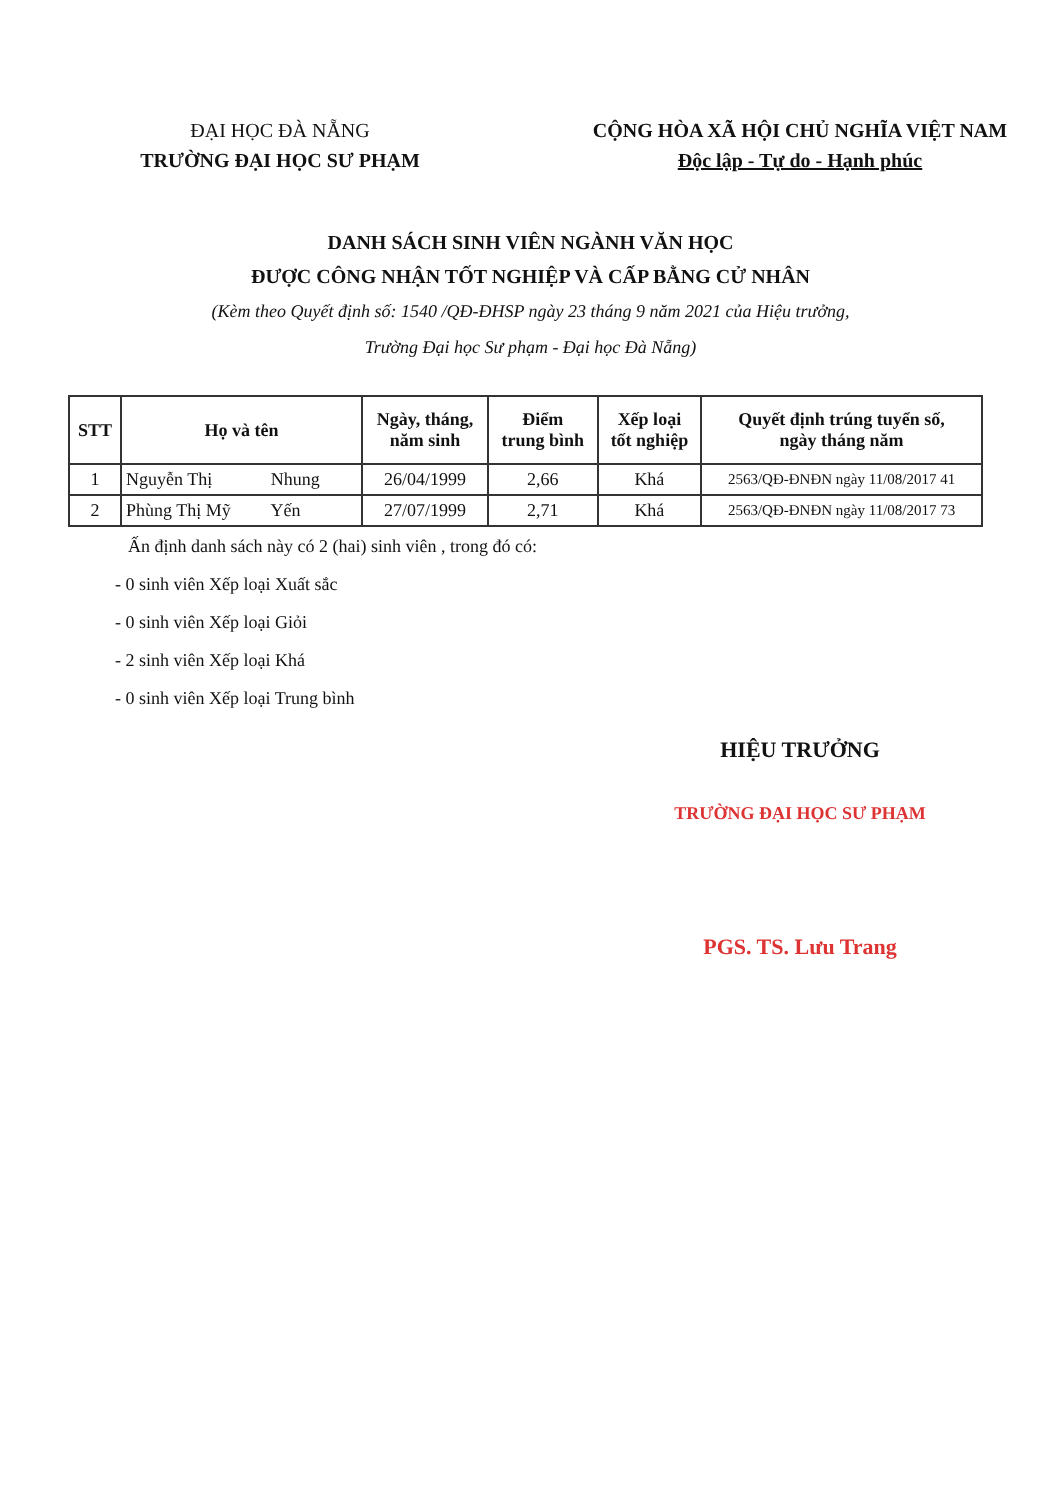ĐẠI HỌC ĐÀ NẴNG
TRƯỜNG ĐẠI HỌC SƯ PHẠM
CỘNG HÒA XÃ HỘI CHỦ NGHĨA VIỆT NAM
Độc lập - Tự do - Hạnh phúc
DANH SÁCH SINH VIÊN NGÀNH VĂN HỌC
ĐƯỢC CÔNG NHẬN TỐT NGHIỆP VÀ CẤP BẰNG CỬ NHÂN
(Kèm theo Quyết định số: 1540 /QĐ-ĐHSP ngày 23 tháng 9 năm 2021 của Hiệu trưởng,
Trường Đại học Sư phạm - Đại học Đà Nẵng)
| STT | Họ và tên | Ngày, tháng, năm sinh | Điểm trung bình | Xếp loại tốt nghiệp | Quyết định trúng tuyển số, ngày tháng năm |
| --- | --- | --- | --- | --- | --- |
| 1 | Nguyễn Thị Nhung | 26/04/1999 | 2,66 | Khá | 2563/QĐ-ĐNĐN ngày 11/08/2017 41 |
| 2 | Phùng Thị Mỹ Yến | 27/07/1999 | 2,71 | Khá | 2563/QĐ-ĐNĐN ngày 11/08/2017 73 |
Ấn định danh sách này có 2 (hai) sinh viên , trong đó có:
- 0 sinh viên Xếp loại Xuất sắc
- 0 sinh viên Xếp loại Giỏi
- 2 sinh viên Xếp loại Khá
- 0 sinh viên Xếp loại Trung bình
HIỆU TRƯỞNG
TRƯỜNG ĐẠI HỌC SƯ PHẠM
PGS. TS. Lưu Trang